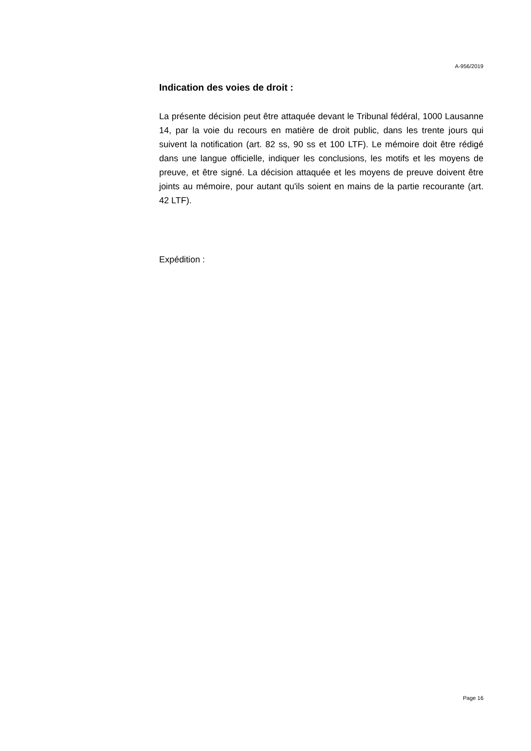A-956/2019
Indication des voies de droit :
La présente décision peut être attaquée devant le Tribunal fédéral, 1000 Lausanne 14, par la voie du recours en matière de droit public, dans les trente jours qui suivent la notification (art. 82 ss, 90 ss et 100 LTF). Le mémoire doit être rédigé dans une langue officielle, indiquer les conclusions, les motifs et les moyens de preuve, et être signé. La décision attaquée et les moyens de preuve doivent être joints au mémoire, pour autant qu'ils soient en mains de la partie recourante (art. 42 LTF).
Expédition :
Page 16